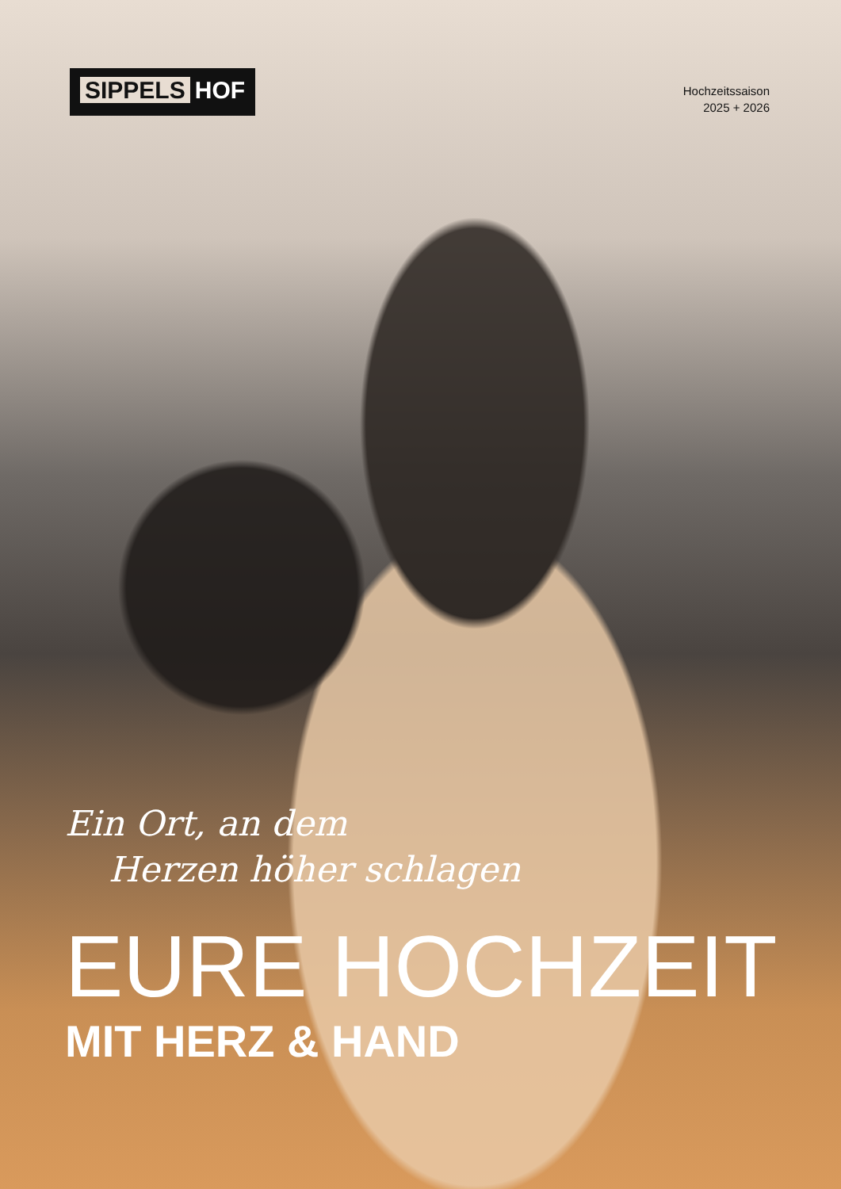SIPPELS HOF
Hochzeitssaison
2025 + 2026
Ein Ort, an dem
Herzen höher schlagen
EURE HOCHZEIT
MIT HERZ & HAND